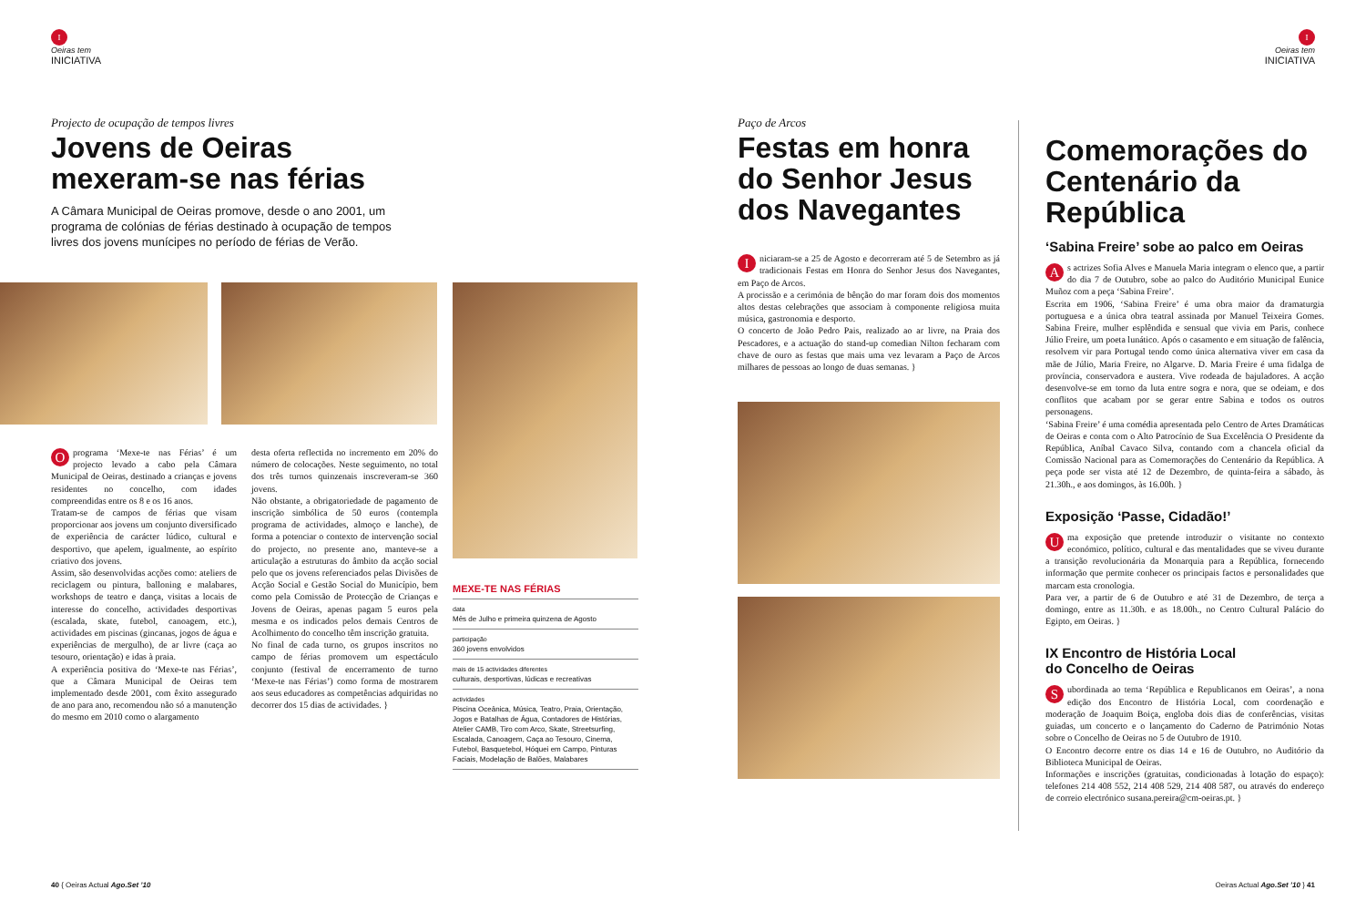I
Oeiras tem
INICIATIVA
Projecto de ocupação de tempos livres
Jovens de Oeiras
mexeram-se nas férias
A Câmara Municipal de Oeiras promove, desde o ano 2001, um programa de colónias de férias destinado à ocupação de tempos livres dos jovens munícipes no período de férias de Verão.
Oprograma ‘Mexe-te nas Férias’ é um projecto levado a cabo pela Câmara Municipal de Oeiras, destinado a crianças e jovens residentes no concelho, com idades compreendidas entre os 8 e os 16 anos.
Tratam-se de campos de férias que visam proporcionar aos jovens um conjunto diversificado de experiência de carácter lúdico, cultural e desportivo, que apelem, igualmente, ao espírito criativo dos jovens.
Assim, são desenvolvidas acções como: ateliers de reciclagem ou pintura, balloning e malabares, workshops de teatro e dança, visitas a locais de interesse do concelho, actividades desportivas (escalada, skate, futebol, canoagem, etc.), actividades em piscinas (gincanas, jogos de água e experiências de mergulho), de ar livre (caça ao tesouro, orientação) e idas à praia.
A experiência positiva do ‘Mexe-te nas Férias’, que a Câmara Municipal de Oeiras tem implementado desde 2001, com êxito assegurado de ano para ano, recomendou não só a manutenção do mesmo em 2010 como o alargamento
desta oferta reflectida no incremento em 20% do número de colocações. Neste seguimento, no total dos três turnos quinzenais inscreveram-se 360 jovens.
Não obstante, a obrigatoriedade de pagamento de inscrição simbólica de 50 euros (contempla programa de actividades, almoço e lanche), de forma a potenciar o contexto de intervenção social do projecto, no presente ano, manteve-se a articulação a estruturas do âmbito da acção social pelo que os jovens referenciados pelas Divisões de Acção Social e Gestão Social do Município, bem como pela Comissão de Protecção de Crianças e Jovens de Oeiras, apenas pagam 5 euros pela mesma e os indicados pelos demais Centros de Acolhimento do concelho têm inscrição gratuita.
No final de cada turno, os grupos inscritos no campo de férias promovem um espectáculo conjunto (festival de encerramento de turno ‘Mexe-te nas Férias’) como forma de mostrarem aos seus educadores as competências adquiridas no decorrer dos 15 dias de actividades. }
MEXE-TE NAS FÉRIAS
data
Mês de Julho e primeira quinzena de Agosto
participação
360 jovens envolvidos
mais de 15 actividades diferentes
culturais, desportivas, lúdicas e recreativas
actividades
Piscina Oceânica, Música, Teatro, Praia, Orientação, Jogos e Batalhas de Água, Contadores de Histórias, Atelier CAMB, Tiro com Arco, Skate, Streetsurfing, Escalada, Canoagem, Caça ao Tesouro, Cinema, Futebol, Basquetebol, Hóquei em Campo, Pinturas Faciais, Modelação de Balões, Malabares
40 { Oeiras Actual Ago.Set ’10
I
Oeiras tem
INICIATIVA
Paço de Arcos
Festas em honra do Senhor Jesus dos Navegantes
Iniciaram-se a 25 de Agosto e decorreram até 5 de Setembro as já tradicionais Festas em Honra do Senhor Jesus dos Navegantes, em Paço de Arcos.
A procissão e a cerimónia de bênção do mar foram dois dos momentos altos destas celebrações que associam à componente religiosa muita música, gastronomia e desporto.
O concerto de João Pedro Pais, realizado ao ar livre, na Praia dos Pescadores, e a actuação do stand-up comedian Nilton fecharam com chave de ouro as festas que mais uma vez levaram a Paço de Arcos milhares de pessoas ao longo de duas semanas. }
Comemorações do Centenário da República
‘Sabina Freire’ sobe ao palco em Oeiras
As actrizes Sofia Alves e Manuela Maria integram o elenco que, a partir do dia 7 de Outubro, sobe ao palco do Auditório Municipal Eunice Muñoz com a peça ‘Sabina Freire’.
Escrita em 1906, ‘Sabina Freire’ é uma obra maior da dramaturgia portuguesa e a única obra teatral assinada por Manuel Teixeira Gomes. Sabina Freire, mulher esplêndida e sensual que vivia em Paris, conhece Júlio Freire, um poeta lunático. Após o casamento e em situação de falência, resolvem vir para Portugal tendo como única alternativa viver em casa da mãe de Júlio, Maria Freire, no Algarve. D. Maria Freire é uma fidalga de província, conservadora e austera. Vive rodeada de bajuladores. A acção desenvolve-se em torno da luta entre sogra e nora, que se odeiam, e dos conflitos que acabam por se gerar entre Sabina e todos os outros personagens.
‘Sabina Freire’ é uma comédia apresentada pelo Centro de Artes Dramáticas de Oeiras e conta com o Alto Patrocínio de Sua Excelência O Presidente da República, Aníbal Cavaco Silva, contando com a chancela oficial da Comissão Nacional para as Comemorações do Centenário da República. A peça pode ser vista até 12 de Dezembro, de quinta-feira a sábado, às 21.30h., e aos domingos, às 16.00h. }
Exposição ‘Passe, Cidadão!’
Uma exposição que pretende introduzir o visitante no contexto económico, político, cultural e das mentalidades que se viveu durante a transição revolucionária da Monarquia para a República, fornecendo informação que permite conhecer os principais factos e personalidades que marcam esta cronologia.
Para ver, a partir de 6 de Outubro e até 31 de Dezembro, de terça a domingo, entre as 11.30h. e as 18.00h., no Centro Cultural Palácio do Egipto, em Oeiras. }
IX Encontro de História Local
do Concelho de Oeiras
Subordinada ao tema ‘República e Republicanos em Oeiras’, a nona edição dos Encontro de História Local, com coordenação e moderação de Joaquim Boiça, engloba dois dias de conferências, visitas guiadas, um concerto e o lançamento do Caderno de Património Notas sobre o Concelho de Oeiras no 5 de Outubro de 1910.
O Encontro decorre entre os dias 14 e 16 de Outubro, no Auditório da Biblioteca Municipal de Oeiras.
Informações e inscrições (gratuitas, condicionadas à lotação do espaço): telefones 214 408 552, 214 408 529, 214 408 587, ou através do endereço de correio electrónico susana.pereira@cm-oeiras.pt. }
Oeiras Actual Ago.Set ’10 } 41